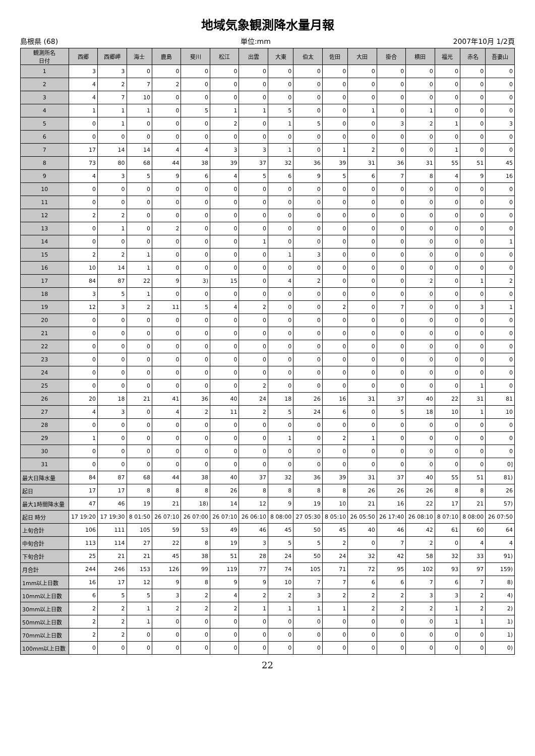地域気象観測降水量月報
島根県 (68) 単位:mm 2007年10月 1/2頁
| 観測所名 日付 | 西郷 | 西郷岬 | 海士 | 鹿島 | 斐川 | 松江 | 出雲 | 大東 | 伯太 | 佐田 | 大田 | 掛合 | 横田 | 福光 | 赤名 | 吾妻山 |
| --- | --- | --- | --- | --- | --- | --- | --- | --- | --- | --- | --- | --- | --- | --- | --- | --- |
| 1 | 3 | 3 | 0 | 0 | 0 | 0 | 0 | 0 | 0 | 0 | 0 | 0 | 0 | 0 | 0 | 0 |
| 2 | 4 | 2 | 7 | 2 | 0 | 0 | 0 | 0 | 0 | 0 | 0 | 0 | 0 | 0 | 0 | 0 |
| 3 | 4 | 7 | 10 | 0 | 0 | 0 | 0 | 0 | 0 | 0 | 0 | 0 | 0 | 0 | 0 | 0 |
| 4 | 1 | 1 | 1 | 0 | 5 | 1 | 1 | 5 | 0 | 0 | 1 | 0 | 1 | 0 | 0 | 0 |
| 5 | 0 | 1 | 0 | 0 | 0 | 2 | 0 | 1 | 5 | 0 | 0 | 3 | 2 | 1 | 0 | 3 |
| 6 | 0 | 0 | 0 | 0 | 0 | 0 | 0 | 0 | 0 | 0 | 0 | 0 | 0 | 0 | 0 | 0 |
| 7 | 17 | 14 | 14 | 4 | 4 | 3 | 3 | 1 | 0 | 1 | 2 | 0 | 0 | 1 | 0 | 0 |
| 8 | 73 | 80 | 68 | 44 | 38 | 39 | 37 | 32 | 36 | 39 | 31 | 36 | 31 | 55 | 51 | 45 |
| 9 | 4 | 3 | 5 | 9 | 6 | 4 | 5 | 6 | 9 | 5 | 6 | 7 | 8 | 4 | 9 | 16 |
| 10 | 0 | 0 | 0 | 0 | 0 | 0 | 0 | 0 | 0 | 0 | 0 | 0 | 0 | 0 | 0 | 0 |
| 11 | 0 | 0 | 0 | 0 | 0 | 0 | 0 | 0 | 0 | 0 | 0 | 0 | 0 | 0 | 0 | 0 |
| 12 | 2 | 2 | 0 | 0 | 0 | 0 | 0 | 0 | 0 | 0 | 0 | 0 | 0 | 0 | 0 | 0 |
| 13 | 0 | 1 | 0 | 2 | 0 | 0 | 0 | 0 | 0 | 0 | 0 | 0 | 0 | 0 | 0 | 0 |
| 14 | 0 | 0 | 0 | 0 | 0 | 0 | 1 | 0 | 0 | 0 | 0 | 0 | 0 | 0 | 0 | 1 |
| 15 | 2 | 2 | 1 | 0 | 0 | 0 | 0 | 1 | 3 | 0 | 0 | 0 | 0 | 0 | 0 | 0 |
| 16 | 10 | 14 | 1 | 0 | 0 | 0 | 0 | 0 | 0 | 0 | 0 | 0 | 0 | 0 | 0 | 0 |
| 17 | 84 | 87 | 22 | 9 | 3) | 15 | 0 | 4 | 2 | 0 | 0 | 0 | 2 | 0 | 1 | 2 |
| 18 | 3 | 5 | 1 | 0 | 0 | 0 | 0 | 0 | 0 | 0 | 0 | 0 | 0 | 0 | 0 | 0 |
| 19 | 12 | 3 | 2 | 11 | 5 | 4 | 2 | 0 | 0 | 2 | 0 | 7 | 0 | 0 | 3 | 1 |
| 20 | 0 | 0 | 0 | 0 | 0 | 0 | 0 | 0 | 0 | 0 | 0 | 0 | 0 | 0 | 0 | 0 |
| 21 | 0 | 0 | 0 | 0 | 0 | 0 | 0 | 0 | 0 | 0 | 0 | 0 | 0 | 0 | 0 | 0 |
| 22 | 0 | 0 | 0 | 0 | 0 | 0 | 0 | 0 | 0 | 0 | 0 | 0 | 0 | 0 | 0 | 0 |
| 23 | 0 | 0 | 0 | 0 | 0 | 0 | 0 | 0 | 0 | 0 | 0 | 0 | 0 | 0 | 0 | 0 |
| 24 | 0 | 0 | 0 | 0 | 0 | 0 | 0 | 0 | 0 | 0 | 0 | 0 | 0 | 0 | 0 | 0 |
| 25 | 0 | 0 | 0 | 0 | 0 | 0 | 2 | 0 | 0 | 0 | 0 | 0 | 0 | 0 | 1 | 0 |
| 26 | 20 | 18 | 21 | 41 | 36 | 40 | 24 | 18 | 26 | 16 | 31 | 37 | 40 | 22 | 31 | 81 |
| 27 | 4 | 3 | 0 | 4 | 2 | 11 | 2 | 5 | 24 | 6 | 0 | 5 | 18 | 10 | 1 | 10 |
| 28 | 0 | 0 | 0 | 0 | 0 | 0 | 0 | 0 | 0 | 0 | 0 | 0 | 0 | 0 | 0 | 0 |
| 29 | 1 | 0 | 0 | 0 | 0 | 0 | 0 | 1 | 0 | 2 | 1 | 0 | 0 | 0 | 0 | 0 |
| 30 | 0 | 0 | 0 | 0 | 0 | 0 | 0 | 0 | 0 | 0 | 0 | 0 | 0 | 0 | 0 | 0 |
| 31 | 0 | 0 | 0 | 0 | 0 | 0 | 0 | 0 | 0 | 0 | 0 | 0 | 0 | 0 | 0 | 0] |
| 最大日降水量 | 84 | 87 | 68 | 44 | 38 | 40 | 37 | 32 | 36 | 39 | 31 | 37 | 40 | 55 | 51 | 81) |
| 起日 | 17 | 17 | 8 | 8 | 8 | 26 | 8 | 8 | 8 | 8 | 26 | 26 | 26 | 8 | 8 | 26 |
| 最大1時間降水量 | 47 | 46 | 19 | 21 | 18) | 14 | 12 | 9 | 19 | 10 | 21 | 16 | 22 | 17 | 21 | 57) |
| 起日 時分 | 17 19:20 | 17 19:30 | 8 01:50 | 26 07:10 | 26 07:00 | 26 07:10 | 26 06:10 | 8 08:00 | 27 05:30 | 8 05:10 | 26 05:50 | 26 17:40 | 26 08:10 | 8 07:10 | 8 08:00 | 26 07:50 |
| 上旬合計 | 106 | 111 | 105 | 59 | 53 | 49 | 46 | 45 | 50 | 45 | 40 | 46 | 42 | 61 | 60 | 64 |
| 中旬合計 | 113 | 114 | 27 | 22 | 8 | 19 | 3 | 5 | 5 | 2 | 0 | 7 | 2 | 0 | 4 | 4 |
| 下旬合計 | 25 | 21 | 21 | 45 | 38 | 51 | 28 | 24 | 50 | 24 | 32 | 42 | 58 | 32 | 33 | 91) |
| 月合計 | 244 | 246 | 153 | 126 | 99 | 119 | 77 | 74 | 105 | 71 | 72 | 95 | 102 | 93 | 97 | 159) |
| 1mm以上日数 | 16 | 17 | 12 | 9 | 8 | 9 | 9 | 10 | 7 | 7 | 6 | 6 | 7 | 6 | 7 | 8) |
| 10mm以上日数 | 6 | 5 | 5 | 3 | 2 | 4 | 2 | 2 | 3 | 2 | 2 | 2 | 3 | 3 | 2 | 4) |
| 30mm以上日数 | 2 | 2 | 1 | 2 | 2 | 2 | 1 | 1 | 1 | 1 | 2 | 2 | 2 | 1 | 2 | 2) |
| 50mm以上日数 | 2 | 2 | 1 | 0 | 0 | 0 | 0 | 0 | 0 | 0 | 0 | 0 | 0 | 1 | 1 | 1) |
| 70mm以上日数 | 2 | 2 | 0 | 0 | 0 | 0 | 0 | 0 | 0 | 0 | 0 | 0 | 0 | 0 | 0 | 1) |
| 100mm以上日数 | 0 | 0 | 0 | 0 | 0 | 0 | 0 | 0 | 0 | 0 | 0 | 0 | 0 | 0 | 0 | 0) |
22